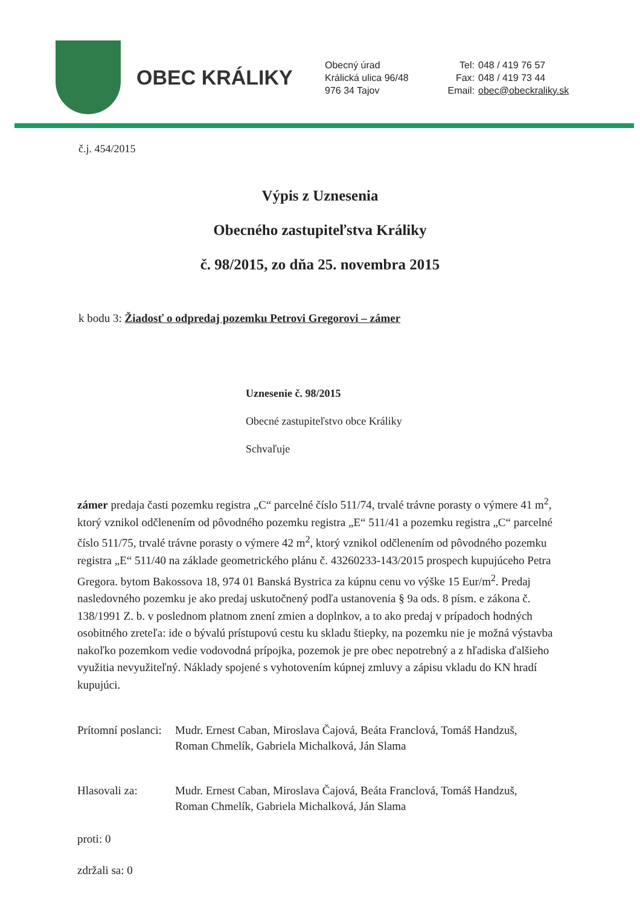OBEC KRÁLIKY
Obecný úrad
Králická ulica 96/48
976 34 Tajov
Tel: 048 / 419 76 57
Fax: 048 / 419 73 44
Email: obec@obeckraliky.sk
č.j. 454/2015
Výpis z Uznesenia
Obecného zastupiteľstva Králiky
č. 98/2015, zo dňa 25. novembra 2015
k bodu 3: Žiadosť o odpredaj pozemku Petrovi Gregorovi – zámer
Uznesenie č. 98/2015
Obecné zastupiteľstvo obce Králiky
Schvaľuje
zámer predaja časti pozemku registra „C“ parcelné číslo 511/74, trvalé trávne porasty o výmere 41 m<sup>2</sup>, ktorý vznikol odčlenením od pôvodného pozemku registra „E“ 511/41 a pozemku registra „C“ parcelné číslo 511/75, trvalé trávne porasty o výmere 42 m<sup>2</sup>, ktorý vznikol odčlenením od pôvodného pozemku registra „E“ 511/40 na základe geometrického plánu č. 43260233-143/2015 prospech kupujúceho Petra Gregora. bytom Bakossova 18, 974 01 Banská Bystrica za kúpnu cenu vo výške 15 Eur/m<sup>2</sup>. Predaj nasledovného pozemku je ako predaj uskutočnený podľa ustanovenia § 9a ods. 8 písm. e zákona č. 138/1991 Z. b. v poslednom platnom znení zmien a doplnkov, a to ako predaj v prípadoch hodných osobitného zreteľa: ide o bývalú prístupovú cestu ku skladu štiepky, na pozemku nie je možná výstavba nakoľko pozemkom vedie vodovodná prípojka, pozemok je pre obec nepotrebný a z hľadiska ďalšieho využitia nevyužiteľný. Náklady spojené s vyhotovením kúpnej zmluvy a zápisu vkladu do KN hradí kupujúci.
Prítomní poslanci:
Mudr. Ernest Caban, Miroslava Čajová, Beáta Franclová, Tomáš Handzuš,
Roman Chmelík, Gabriela Michalková, Ján Slama
Hlasovali za: Mudr. Ernest Caban, Miroslava Čajová, Beáta Franclová, Tomáš Handzuš,
Roman Chmelík, Gabriela Michalková, Ján Slama
proti: 0
zdržali sa: 0